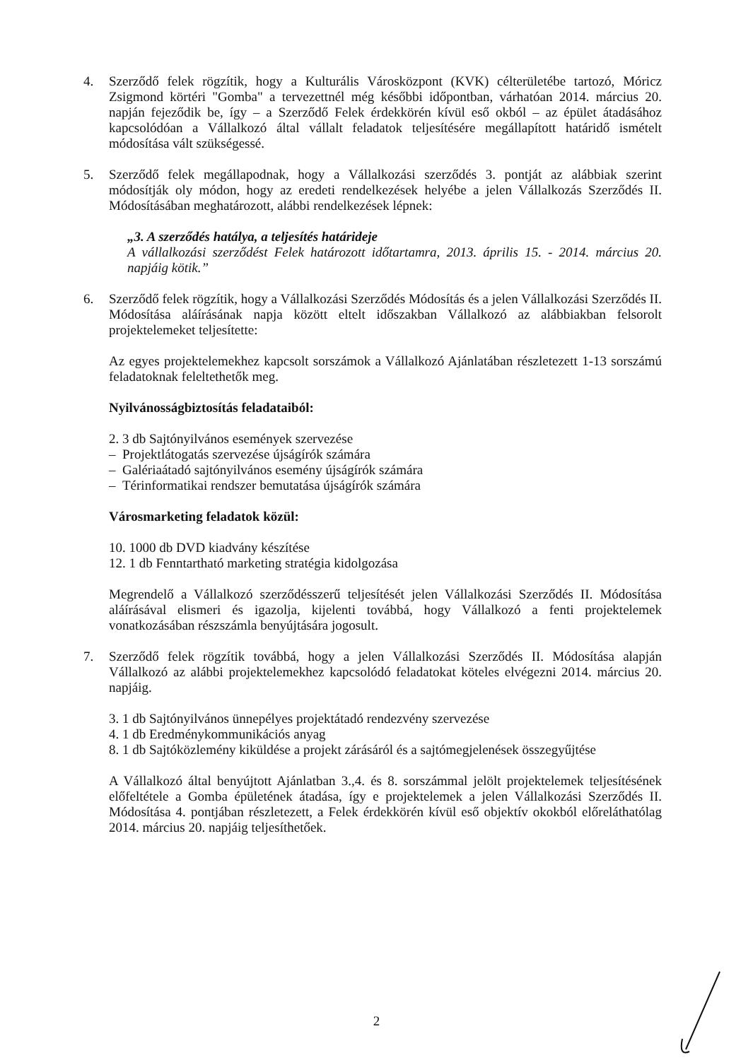4. Szerződő felek rögzítik, hogy a Kulturális Városközpont (KVK) célterületébe tartozó, Móricz Zsigmond körtéri "Gomba" a tervezettnél még későbbi időpontban, várhatóan 2014. március 20. napján fejeződik be, így – a Szerződő Felek érdekkörén kívül eső okból – az épület átadásához kapcsolódóan a Vállalkozó által vállalt feladatok teljesítésére megállapított határidő ismételt módosítása vált szükségessé.
5. Szerződő felek megállapodnak, hogy a Vállalkozási szerződés 3. pontját az alábbiak szerint módosítják oly módon, hogy az eredeti rendelkezések helyébe a jelen Vállalkozás Szerződés II. Módosításában meghatározott, alábbi rendelkezések lépnek:
„3. A szerződés hatálya, a teljesítés határideje
A vállalkozási szerződést Felek határozott időtartamra, 2013. április 15. - 2014. március 20. napjáig kötik.”
6. Szerződő felek rögzítik, hogy a Vállalkozási Szerződés Módosítás és a jelen Vállalkozási Szerződés II. Módosítása aláírásának napja között eltelt időszakban Vállalkozó az alábbiakban felsorolt projektelemeket teljesítette:
Az egyes projektelemekhez kapcsolt sorszámok a Vállalkozó Ajánlatában részletezett 1-13 sorszámú feladatoknak feleltethetők meg.
Nyilvánosságbiztosítás feladataiból:
2. 3 db Sajtónyilvános események szervezése
– Projektlátogatás szervezése újságírók számára
– Galériaátadó sajtónyilvános esemény újságírók számára
– Térinformatikai rendszer bemutatása újságírók számára
Városmarketing feladatok közül:
10. 1000 db DVD kiadvány készítése
12. 1 db Fenntartható marketing stratégia kidolgozása
Megrendelő a Vállalkozó szerződésszerű teljesítését jelen Vállalkozási Szerződés II. Módosítása aláírásával elismeri és igazolja, kijelenti továbbá, hogy Vállalkozó a fenti projektelemek vonatkozásában részszámla benyújtására jogosult.
7. Szerződő felek rögzítik továbbá, hogy a jelen Vállalkozási Szerződés II. Módosítása alapján Vállalkozó az alábbi projektelemekhez kapcsolódó feladatokat köteles elvégezni 2014. március 20. napjáig.
3. 1 db Sajtónyilvános ünnepélyes projektátadó rendezvény szervezése
4. 1 db Eredménykommunikációs anyag
8. 1 db Sajtóközlemény kiküldése a projekt zárásáról és a sajtómegjelenések összegyűjtése
A Vállalkozó által benyújtott Ajánlatban 3.,4. és 8. sorszámmal jelölt projektelemek teljesítésének előfeltétele a Gomba épületének átadása, így e projektelemek a jelen Vállalkozási Szerződés II. Módosítása 4. pontjában részletezett, a Felek érdekkörén kívül eső objektív okokból előreláthatólag 2014. március 20. napjáig teljesíthetőek.
2